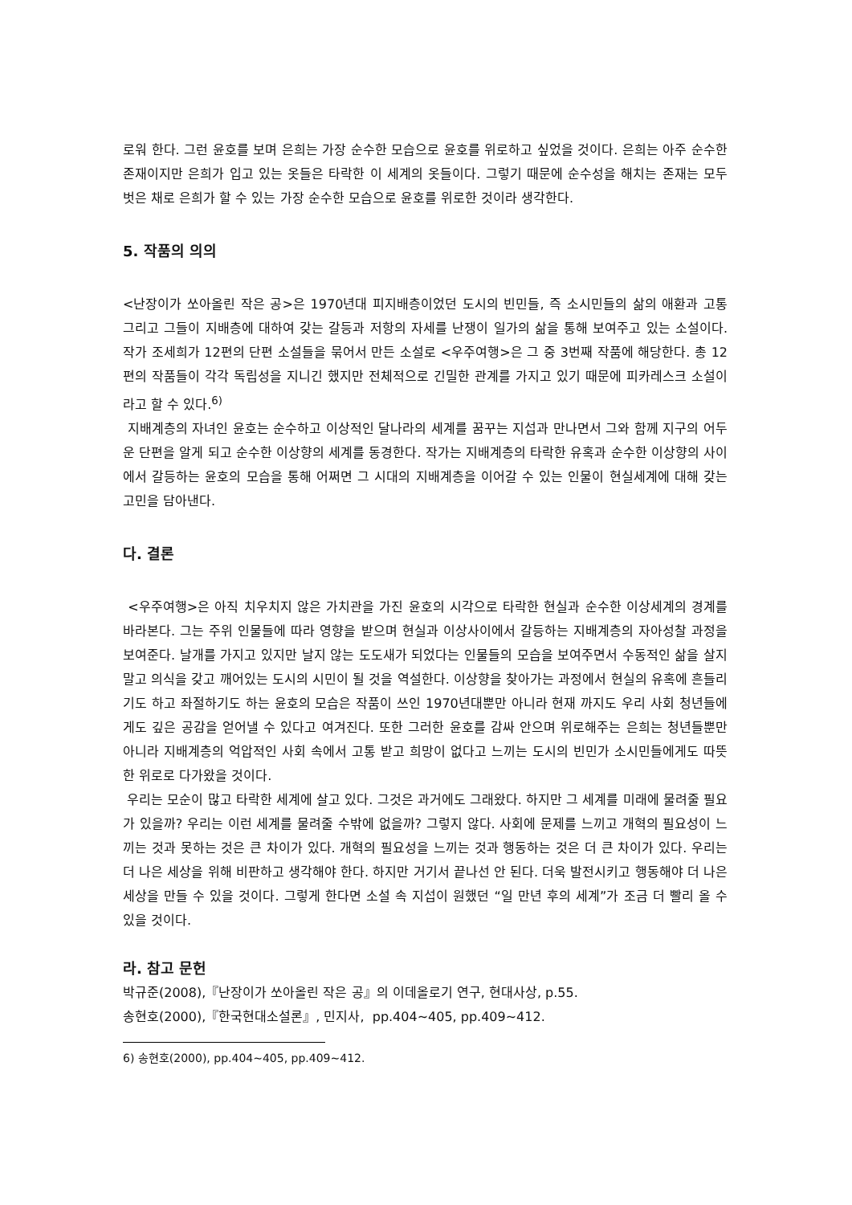로워 한다. 그런 윤호를 보며 은희는 가장 순수한 모습으로 윤호를 위로하고 싶었을 것이다. 은희는 아주 순수한 존재이지만 은희가 입고 있는 옷들은 타락한 이 세계의 옷들이다. 그렇기 때문에 순수성을 해치는 존재는 모두 벗은 채로 은희가 할 수 있는 가장 순수한 모습으로 윤호를 위로한 것이라 생각한다.
5. 작품의 의의
<난장이가 쏘아올린 작은 공>은 1970년대 피지배층이었던 도시의 빈민들, 즉 소시민들의 삶의 애환과 고통 그리고 그들이 지배층에 대하여 갖는 갈등과 저항의 자세를 난쟁이 일가의 삶을 통해 보여주고 있는 소설이다. 작가 조세희가 12편의 단편 소설들을 묶어서 만든 소설로 <우주여행>은 그 중 3번째 작품에 해당한다. 총 12편의 작품들이 각각 독립성을 지니긴 했지만 전체적으로 긴밀한 관계를 가지고 있기 때문에 피카레스크 소설이라고 할 수 있다.<sup>6)</sup>
지배계층의 자녀인 윤호는 순수하고 이상적인 달나라의 세계를 꿈꾸는 지섭과 만나면서 그와 함께 지구의 어두운 단편을 알게 되고 순수한 이상향의 세계를 동경한다. 작가는 지배계층의 타락한 유혹과 순수한 이상향의 사이에서 갈등하는 윤호의 모습을 통해 어쩌면 그 시대의 지배계층을 이어갈 수 있는 인물이 현실세계에 대해 갖는 고민을 담아낸다.
다. 결론
<우주여행>은 아직 치우치지 않은 가치관을 가진 윤호의 시각으로 타락한 현실과 순수한 이상세계의 경계를 바라본다. 그는 주위 인물들에 따라 영향을 받으며 현실과 이상사이에서 갈등하는 지배계층의 자아성찰 과정을 보여준다. 날개를 가지고 있지만 날지 않는 도도새가 되었다는 인물들의 모습을 보여주면서 수동적인 삶을 살지 말고 의식을 갖고 깨어있는 도시의 시민이 될 것을 역설한다. 이상향을 찾아가는 과정에서 현실의 유혹에 흔들리기도 하고 좌절하기도 하는 윤호의 모습은 작품이 쓰인 1970년대뿐만 아니라 현재 까지도 우리 사회 청년들에게도 깊은 공감을 얻어낼 수 있다고 여겨진다. 또한 그러한 윤호를 감싸 안으며 위로해주는 은희는 청년들뿐만 아니라 지배계층의 억압적인 사회 속에서 고통 받고 희망이 없다고 느끼는 도시의 빈민가 소시민들에게도 따뜻한 위로로 다가왔을 것이다.
우리는 모순이 많고 타락한 세계에 살고 있다. 그것은 과거에도 그래왔다. 하지만 그 세계를 미래에 물려줄 필요가 있을까? 우리는 이런 세계를 물려줄 수밖에 없을까? 그렇지 않다. 사회에 문제를 느끼고 개혁의 필요성이 느끼는 것과 못하는 것은 큰 차이가 있다. 개혁의 필요성을 느끼는 것과 행동하는 것은 더 큰 차이가 있다. 우리는 더 나은 세상을 위해 비판하고 생각해야 한다. 하지만 거기서 끝나선 안 된다. 더욱 발전시키고 행동해야 더 나은 세상을 만들 수 있을 것이다. 그렇게 한다면 소설 속 지섭이 원했던 “일 만년 후의 세계”가 조금 더 빨리 올 수 있을 것이다.
라. 참고 문헌
박규준(2008),『난장이가 쏘아올린 작은 공』의 이데올로기 연구, 현대사상, p.55.
송현호(2000),『한국현대소설론』, 민지사, pp.404~405, pp.409~412.
6) 송현호(2000), pp.404~405, pp.409~412.